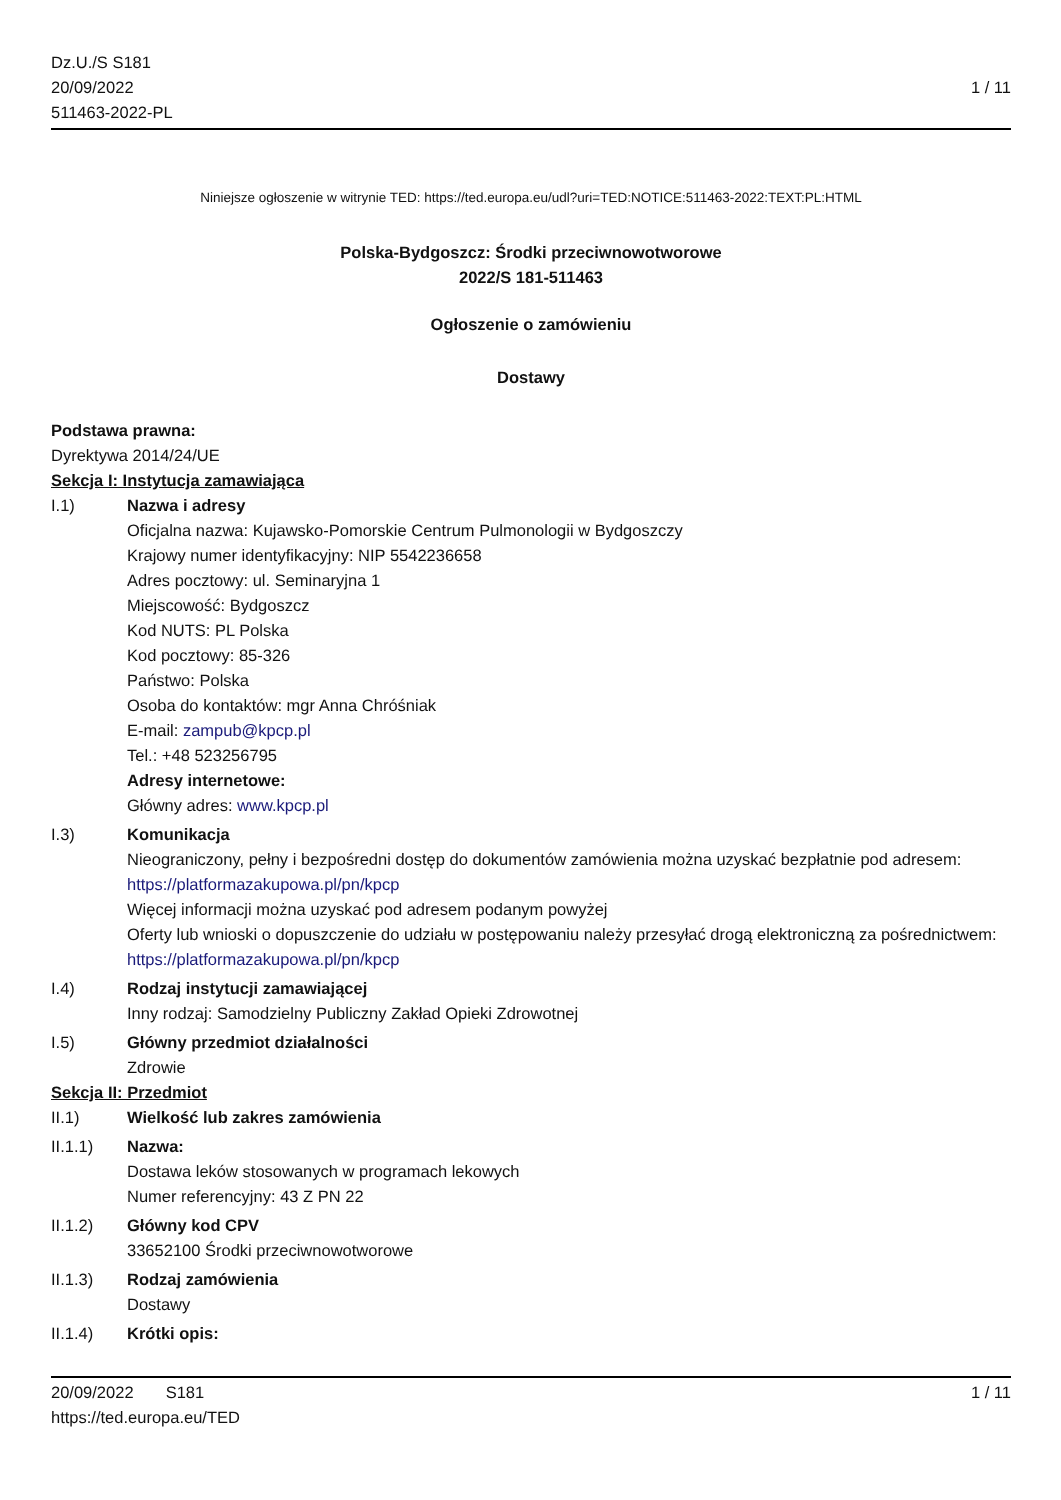Dz.U./S S181
20/09/2022
511463-2022-PL
1 / 11
Niniejsze ogłoszenie w witrynie TED: https://ted.europa.eu/udl?uri=TED:NOTICE:511463-2022:TEXT:PL:HTML
Polska-Bydgoszcz: Środki przeciwnowotworowe
2022/S 181-511463
Ogłoszenie o zamówieniu
Dostawy
Podstawa prawna:
Dyrektywa 2014/24/UE
Sekcja I: Instytucja zamawiająca
I.1) Nazwa i adresy
Oficjalna nazwa: Kujawsko-Pomorskie Centrum Pulmonologii w Bydgoszczy
Krajowy numer identyfikacyjny: NIP 5542236658
Adres pocztowy: ul. Seminaryjna 1
Miejscowość: Bydgoszcz
Kod NUTS: PL Polska
Kod pocztowy: 85-326
Państwo: Polska
Osoba do kontaktów: mgr Anna Chróśniak
E-mail: zampub@kpcp.pl
Tel.: +48 523256795
Adresy internetowe:
Główny adres: www.kpcp.pl
I.3) Komunikacja
Nieograniczony, pełny i bezpośredni dostęp do dokumentów zamówienia można uzyskać bezpłatnie pod adresem: https://platformazakupowa.pl/pn/kpcp
Więcej informacji można uzyskać pod adresem podanym powyżej
Oferty lub wnioski o dopuszczenie do udziału w postępowaniu należy przesyłać drogą elektroniczną za pośrednictwem: https://platformazakupowa.pl/pn/kpcp
I.4) Rodzaj instytucji zamawiającej
Inny rodzaj: Samodzielny Publiczny Zakład Opieki Zdrowotnej
I.5) Główny przedmiot działalności
Zdrowie
Sekcja II: Przedmiot
II.1) Wielkość lub zakres zamówienia
II.1.1) Nazwa:
Dostawa leków stosowanych w programach lekowych
Numer referencyjny: 43 Z PN 22
II.1.2) Główny kod CPV
33652100 Środki przeciwnowotworowe
II.1.3) Rodzaj zamówienia
Dostawy
II.1.4) Krótki opis:
20/09/2022 S181 1 / 11
https://ted.europa.eu/TED